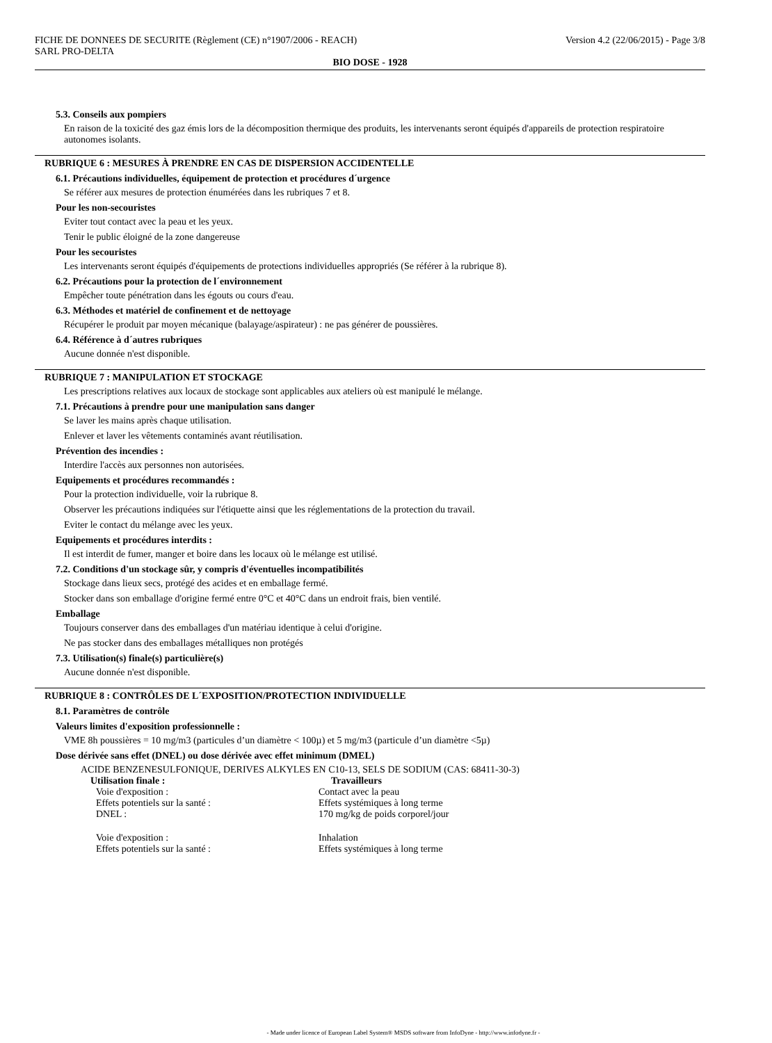FICHE DE DONNEES DE SECURITE (Règlement (CE) n°1907/2006 - REACH)
SARL PRO-DELTA
Version 4.2 (22/06/2015) - Page 3/8
BIO DOSE - 1928
5.3. Conseils aux pompiers
En raison de la toxicité des gaz émis lors de la décomposition thermique des produits, les intervenants seront équipés d'appareils de protection respiratoire autonomes isolants.
RUBRIQUE 6 : MESURES À PRENDRE EN CAS DE DISPERSION ACCIDENTELLE
6.1. Précautions individuelles, équipement de protection et procédures d´urgence
Se référer aux mesures de protection énumérées dans les rubriques 7 et 8.
Pour les non-secouristes
Eviter tout contact avec la peau et les yeux.
Tenir le public éloigné de la zone dangereuse
Pour les secouristes
Les intervenants seront équipés d'équipements de protections individuelles appropriés (Se référer à la rubrique 8).
6.2. Précautions pour la protection de l´environnement
Empêcher toute pénétration dans les égouts ou cours d'eau.
6.3. Méthodes et matériel de confinement et de nettoyage
Récupérer le produit par moyen mécanique (balayage/aspirateur) : ne pas générer de poussières.
6.4. Référence à d´autres rubriques
Aucune donnée n'est disponible.
RUBRIQUE 7 : MANIPULATION ET STOCKAGE
Les prescriptions relatives aux locaux de stockage sont applicables aux ateliers où est manipulé le mélange.
7.1. Précautions à prendre pour une manipulation sans danger
Se laver les mains après chaque utilisation.
Enlever et laver les vêtements contaminés avant réutilisation.
Prévention des incendies :
Interdire l'accès aux personnes non autorisées.
Equipements et procédures recommandés :
Pour la protection individuelle, voir la rubrique 8.
Observer les précautions indiquées sur l'étiquette ainsi que les réglementations de la protection du travail.
Eviter le contact du mélange avec les yeux.
Equipements et procédures interdits :
Il est interdit de fumer, manger et boire dans les locaux où le mélange est utilisé.
7.2. Conditions d'un stockage sûr, y compris d'éventuelles incompatibilités
Stockage dans lieux secs, protégé des acides et en emballage fermé.
Stocker dans son emballage d'origine fermé entre 0°C et 40°C dans un endroit frais, bien ventilé.
Emballage
Toujours conserver dans des emballages d'un matériau identique à celui d'origine.
Ne pas stocker dans des emballages métalliques non protégés
7.3. Utilisation(s) finale(s) particulière(s)
Aucune donnée n'est disponible.
RUBRIQUE 8 : CONTRÔLES DE L´EXPOSITION/PROTECTION INDIVIDUELLE
8.1. Paramètres de contrôle
Valeurs limites d'exposition professionnelle :
VME 8h poussières = 10 mg/m3 (particules d’un diamètre < 100µ) et 5 mg/m3 (particule d’un diamètre <5µ)
Dose dérivée sans effet (DNEL) ou dose dérivée avec effet minimum (DMEL)
ACIDE BENZENESULFONIQUE, DERIVES ALKYLES EN C10-13, SELS DE SODIUM (CAS: 68411-30-3)
| Utilisation finale : | Travailleurs |
| --- | --- |
| Voie d'exposition : | Contact avec la peau |
| Effets potentiels sur la santé : | Effets systémiques à long terme |
| DNEL : | 170 mg/kg de poids corporel/jour |
| Voie d'exposition : | Inhalation |
| Effets potentiels sur la santé : | Effets systémiques à long terme |
- Made under licence of European Label System® MSDS software from InfoDyne - http://www.infodyne.fr -